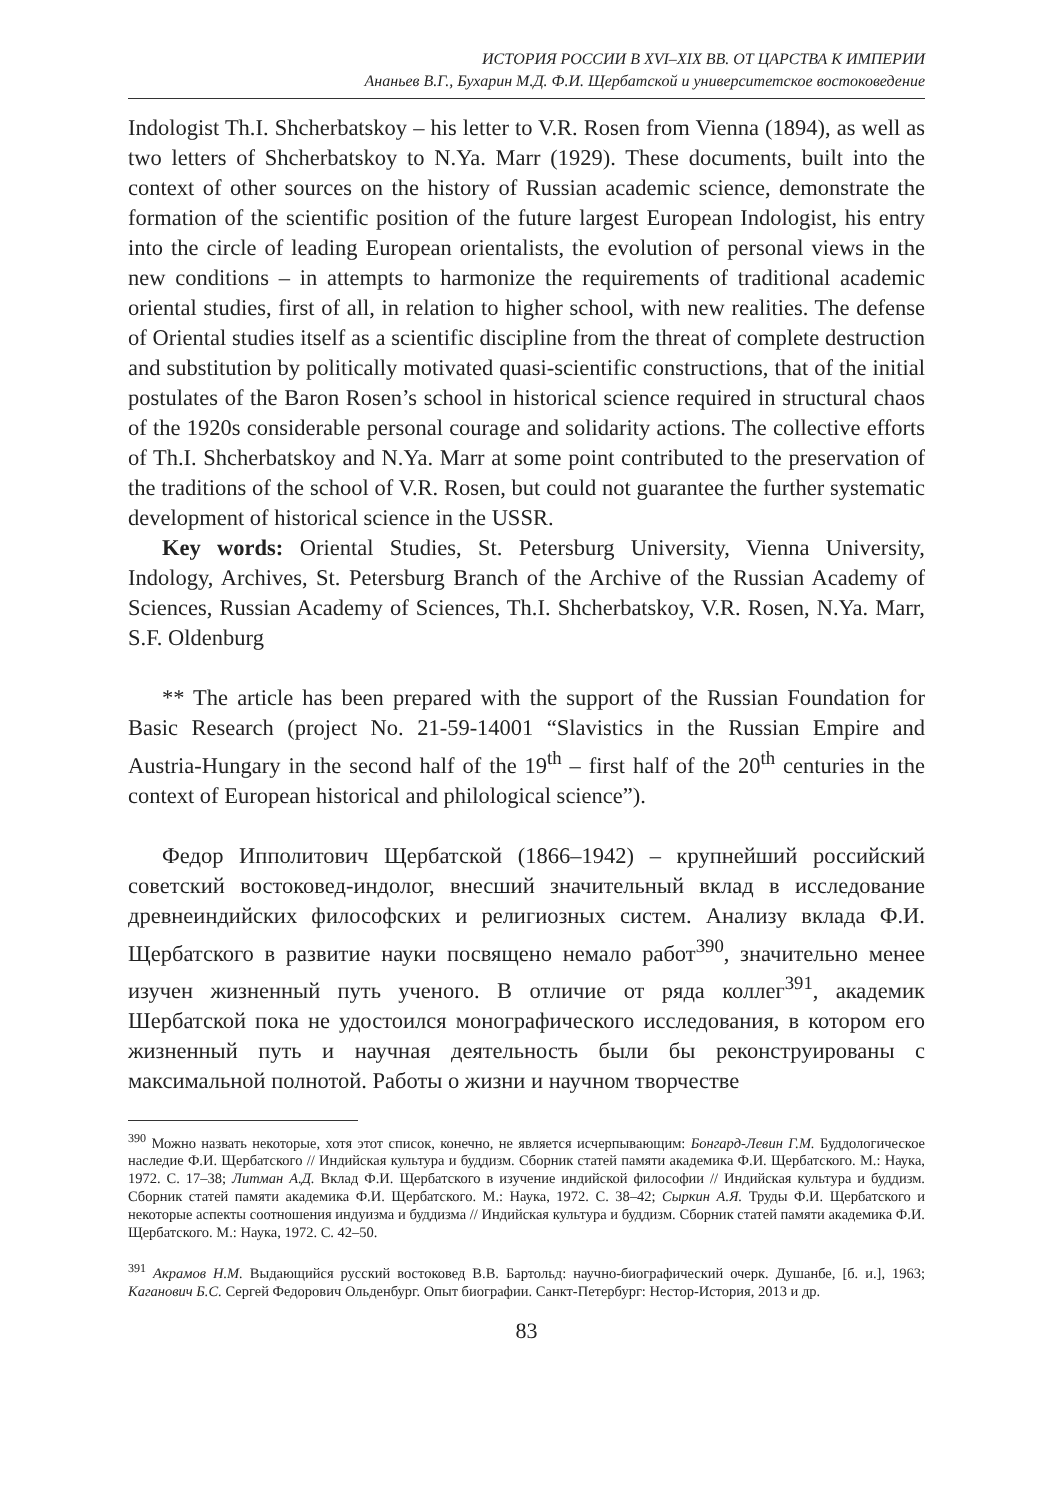ИСТОРИЯ РОССИИ В XVI–XIX ВВ. ОТ ЦАРСТВА К ИМПЕРИИ
Ананьев В.Г., Бухарин М.Д. Ф.И. Щербатской и университетское востоковедение
Indologist Th.I. Shcherbatskoy – his letter to V.R. Rosen from Vienna (1894), as well as two letters of Shcherbatskoy to N.Ya. Marr (1929). These documents, built into the context of other sources on the history of Russian academic science, demonstrate the formation of the scientific position of the future largest European Indologist, his entry into the circle of leading European orientalists, the evolution of personal views in the new conditions – in attempts to harmonize the requirements of traditional academic oriental studies, first of all, in relation to higher school, with new realities. The defense of Oriental studies itself as a scientific discipline from the threat of complete destruction and substitution by politically motivated quasi-scientific constructions, that of the initial postulates of the Baron Rosen’s school in historical science required in structural chaos of the 1920s considerable personal courage and solidarity actions. The collective efforts of Th.I. Shcherbatskoy and N.Ya. Marr at some point contributed to the preservation of the traditions of the school of V.R. Rosen, but could not guarantee the further systematic development of historical science in the USSR.
Key words: Oriental Studies, St. Petersburg University, Vienna University, Indology, Archives, St. Petersburg Branch of the Archive of the Russian Academy of Sciences, Russian Academy of Sciences, Th.I. Shcherbatskoy, V.R. Rosen, N.Ya. Marr, S.F. Oldenburg
** The article has been prepared with the support of the Russian Foundation for Basic Research (project No. 21-59-14001 “Slavistics in the Russian Empire and Austria-Hungary in the second half of the 19<sup>th</sup> – first half of the 20<sup>th</sup> centuries in the context of European historical and philological science”).
Федор Ипполитович Щербатской (1866–1942) – крупнейший российский советский востоковед-индолог, внесший значительный вклад в исследование древнеиндийских философских и религиозных систем. Анализу вклада Ф.И. Щербатского в развитие науки посвящено немало работ<sup>390</sup>, значительно менее изучен жизненный путь ученого. В отличие от ряда коллег<sup>391</sup>, академик Шербатской пока не удостоился монографического исследования, в котором его жизненный путь и научная деятельность были бы реконструированы с максимальной полнотой. Работы о жизни и научном творчестве
<sup>390</sup> Можно назвать некоторые, хотя этот список, конечно, не является исчерпывающим: Бонгард-Левин Г.М. Буддологическое наследие Ф.И. Щербатского // Индийская культура и буддизм. Сборник статей памяти академика Ф.И. Щербатского. М.: Наука, 1972. С. 17–38; Литман А.Д. Вклад Ф.И. Щербатского в изучение индийской философии // Индийская культура и буддизм. Сборник статей памяти академика Ф.И. Щербатского. М.: Наука, 1972. С. 38–42; Сыркин А.Я. Труды Ф.И. Щербатского и некоторые аспекты соотношения индуизма и буддизма // Индийская культура и буддизм. Сборник статей памяти академика Ф.И. Щербатского. М.: Наука, 1972. С. 42–50.
<sup>391</sup> Акрамов Н.М. Выдающийся русский востоковед В.В. Бартольд: научно-биографический очерк. Душанбе, [б. и.], 1963; Каганович Б.С. Сергей Федорович Ольденбург. Опыт биографии. Санкт-Петербург: Нестор-История, 2013 и др.
83